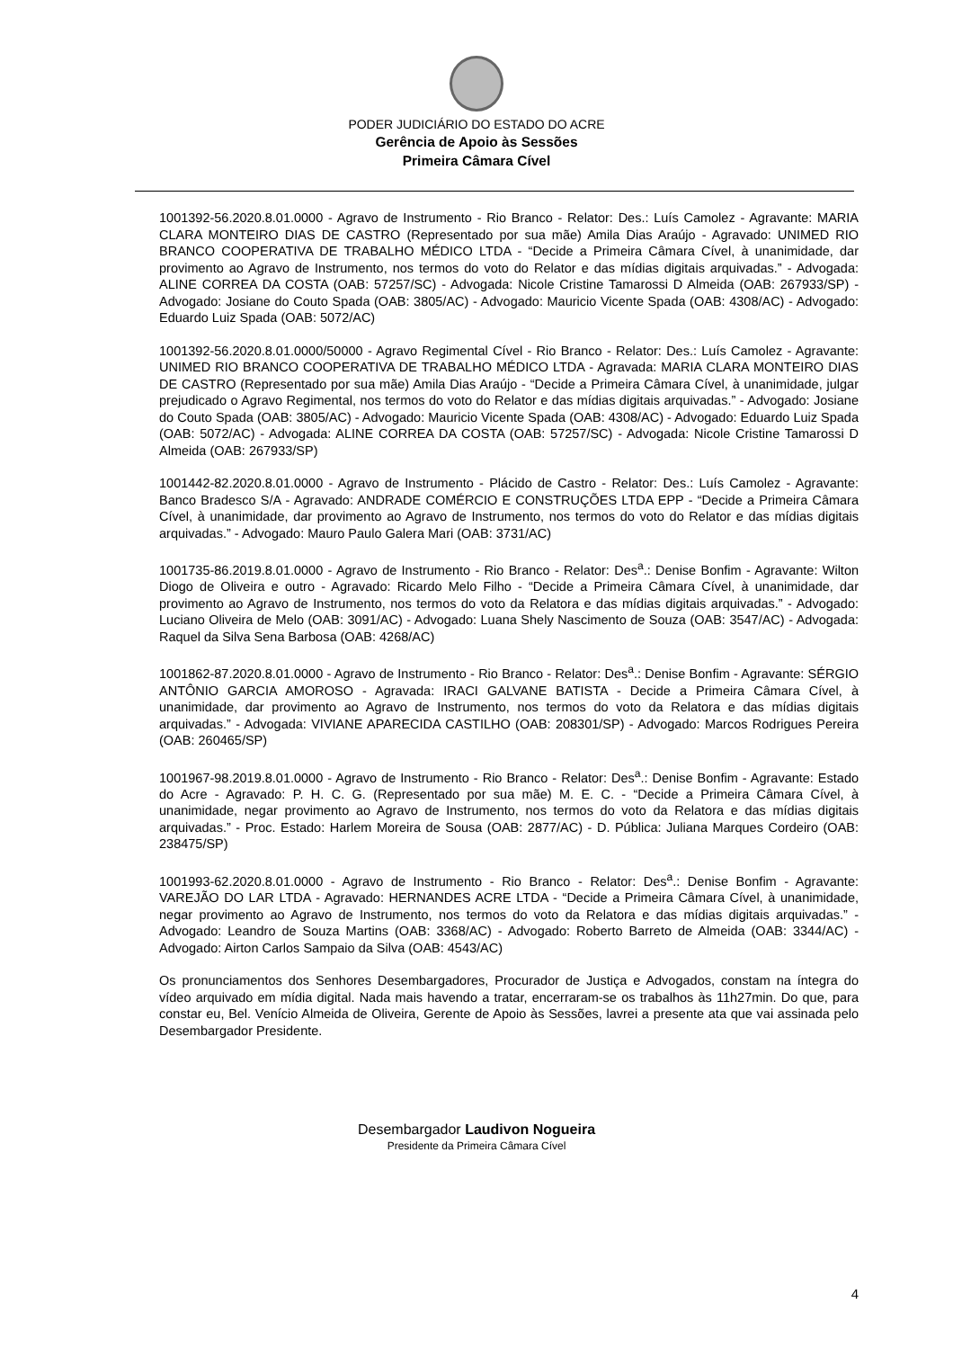PODER JUDICIÁRIO DO ESTADO DO ACRE
Gerência de Apoio às Sessões
Primeira Câmara Cível
1001392-56.2020.8.01.0000 - Agravo de Instrumento - Rio Branco - Relator: Des.: Luís Camolez - Agravante: MARIA CLARA MONTEIRO DIAS DE CASTRO (Representado por sua mãe) Amila Dias Araújo - Agravado: UNIMED RIO BRANCO COOPERATIVA DE TRABALHO MÉDICO LTDA - “Decide a Primeira Câmara Cível, à unanimidade, dar provimento ao Agravo de Instrumento, nos termos do voto do Relator e das mídias digitais arquivadas.” - Advogada: ALINE CORREA DA COSTA (OAB: 57257/SC) - Advogada: Nicole Cristine Tamarossi D Almeida (OAB: 267933/SP) - Advogado: Josiane do Couto Spada (OAB: 3805/AC) - Advogado: Mauricio Vicente Spada (OAB: 4308/AC) - Advogado: Eduardo Luiz Spada (OAB: 5072/AC)
1001392-56.2020.8.01.0000/50000 - Agravo Regimental Cível - Rio Branco - Relator: Des.: Luís Camolez - Agravante: UNIMED RIO BRANCO COOPERATIVA DE TRABALHO MÉDICO LTDA - Agravada: MARIA CLARA MONTEIRO DIAS DE CASTRO (Representado por sua mãe) Amila Dias Araújo - “Decide a Primeira Câmara Cível, à unanimidade, julgar prejudicado o Agravo Regimental, nos termos do voto do Relator e das mídias digitais arquivadas.” - Advogado: Josiane do Couto Spada (OAB: 3805/AC) - Advogado: Mauricio Vicente Spada (OAB: 4308/AC) - Advogado: Eduardo Luiz Spada (OAB: 5072/AC) - Advogada: ALINE CORREA DA COSTA (OAB: 57257/SC) - Advogada: Nicole Cristine Tamarossi D Almeida (OAB: 267933/SP)
1001442-82.2020.8.01.0000 - Agravo de Instrumento - Plácido de Castro - Relator: Des.: Luís Camolez - Agravante: Banco Bradesco S/A - Agravado: ANDRADE COMÉRCIO E CONSTRUÇÕES LTDA EPP - “Decide a Primeira Câmara Cível, à unanimidade, dar provimento ao Agravo de Instrumento, nos termos do voto do Relator e das mídias digitais arquivadas.” - Advogado: Mauro Paulo Galera Mari (OAB: 3731/AC)
1001735-86.2019.8.01.0000 - Agravo de Instrumento - Rio Branco - Relator: Des<sup>a</sup>.: Denise Bonfim - Agravante: Wilton Diogo de Oliveira e outro - Agravado: Ricardo Melo Filho - “Decide a Primeira Câmara Cível, à unanimidade, dar provimento ao Agravo de Instrumento, nos termos do voto da Relatora e das mídias digitais arquivadas.” - Advogado: Luciano Oliveira de Melo (OAB: 3091/AC) - Advogado: Luana Shely Nascimento de Souza (OAB: 3547/AC) - Advogada: Raquel da Silva Sena Barbosa (OAB: 4268/AC)
1001862-87.2020.8.01.0000 - Agravo de Instrumento - Rio Branco - Relator: Des<sup>a</sup>.: Denise Bonfim - Agravante: SÉRGIO ANTÔNIO GARCIA AMOROSO - Agravada: IRACI GALVANE BATISTA - Decide a Primeira Câmara Cível, à unanimidade, dar provimento ao Agravo de Instrumento, nos termos do voto da Relatora e das mídias digitais arquivadas.” - Advogada: VIVIANE APARECIDA CASTILHO (OAB: 208301/SP) - Advogado: Marcos Rodrigues Pereira (OAB: 260465/SP)
1001967-98.2019.8.01.0000 - Agravo de Instrumento - Rio Branco - Relator: Des<sup>a</sup>.: Denise Bonfim - Agravante: Estado do Acre - Agravado: P. H. C. G. (Representado por sua mãe) M. E. C. - “Decide a Primeira Câmara Cível, à unanimidade, negar provimento ao Agravo de Instrumento, nos termos do voto da Relatora e das mídias digitais arquivadas.” - Proc. Estado: Harlem Moreira de Sousa (OAB: 2877/AC) - D. Pública: Juliana Marques Cordeiro (OAB: 238475/SP)
1001993-62.2020.8.01.0000 - Agravo de Instrumento - Rio Branco - Relator: Des<sup>a</sup>.: Denise Bonfim - Agravante: VAREJÃO DO LAR LTDA - Agravado: HERNANDES ACRE LTDA - “Decide a Primeira Câmara Cível, à unanimidade, negar provimento ao Agravo de Instrumento, nos termos do voto da Relatora e das mídias digitais arquivadas.” - Advogado: Leandro de Souza Martins (OAB: 3368/AC) - Advogado: Roberto Barreto de Almeida (OAB: 3344/AC) - Advogado: Airton Carlos Sampaio da Silva (OAB: 4543/AC)
Os pronunciamentos dos Senhores Desembargadores, Procurador de Justiça e Advogados, constam na íntegra do vídeo arquivado em mídia digital. Nada mais havendo a tratar, encerraram-se os trabalhos às 11h27min. Do que, para constar eu, Bel. Venício Almeida de Oliveira, Gerente de Apoio às Sessões, lavrei a presente ata que vai assinada pelo Desembargador Presidente.
Desembargador Laudivon Nogueira
Presidente da Primeira Câmara Cível
4